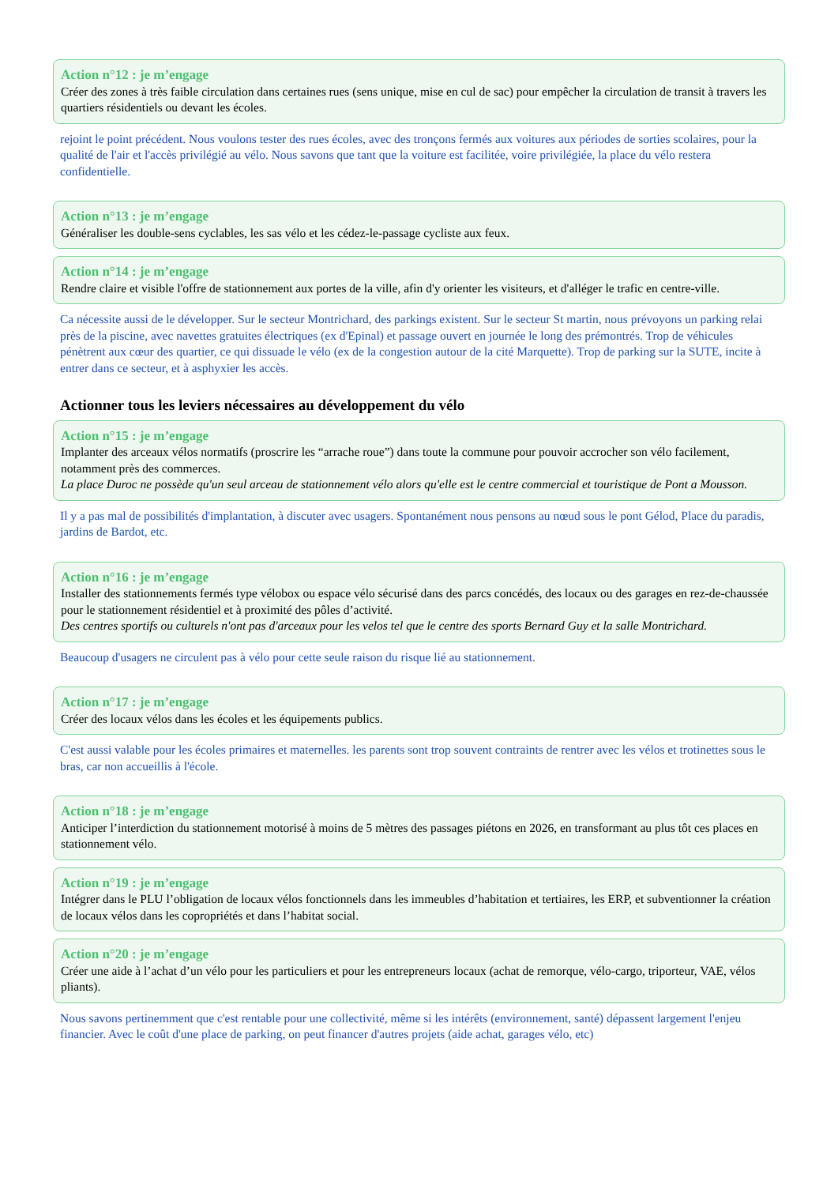Action n°12 : je m’engage
Créer des zones à très faible circulation dans certaines rues (sens unique, mise en cul de sac) pour empêcher la circulation de transit à travers les quartiers résidentiels ou devant les écoles.
rejoint le point précédent. Nous voulons tester des rues écoles, avec des tronçons fermés aux voitures aux périodes de sorties scolaires, pour la qualité de l'air et l'accès privilégié au vélo. Nous savons que tant que la voiture est facilitée, voire privilégiée, la place du vélo restera confidentielle.
Action n°13 : je m’engage
Généraliser les double-sens cyclables, les sas vélo et les cédez-le-passage cycliste aux feux.
Action n°14 : je m’engage
Rendre claire et visible l'offre de stationnement aux portes de la ville, afin d'y orienter les visiteurs, et d'alléger le trafic en centre-ville.
Ca nécessite aussi de le développer. Sur le secteur Montrichard, des parkings existent. Sur le secteur St martin, nous prévoyons un parking relai près de la piscine, avec navettes gratuites électriques (ex d'Epinal) et passage ouvert en journée le long des prémontrés. Trop de véhicules pénètrent aux cœur des quartier, ce qui dissuade le vélo (ex de la congestion autour de la cité Marquette). Trop de parking sur la SUTE, incite à entrer dans ce secteur, et à asphyxier les accès.
Actionner tous les leviers nécessaires au développement du vélo
Action n°15 : je m’engage
Implanter des arceaux vélos normatifs (proscrire les “arrache roue”) dans toute la commune pour pouvoir accrocher son vélo facilement, notamment près des commerces.
La place Duroc ne possède qu'un seul arceau de stationnement vélo alors qu'elle est le centre commercial et touristique de Pont a Mousson.
Il y a pas mal de possibilités d'implantation, à discuter avec usagers. Spontanément nous pensons au nœud sous le pont Gélod, Place du paradis, jardins de Bardot, etc.
Action n°16 : je m’engage
Installer des stationnements fermés type vélobox ou espace vélo sécurisé dans des parcs concédés, des locaux ou des garages en rez-de-chaussée pour le stationnement résidentiel et à proximité des pôles d’activité.
Des centres sportifs ou culturels n'ont pas d'arceaux pour les velos tel que le centre des sports Bernard Guy et la salle Montrichard.
Beaucoup d'usagers ne circulent pas à vélo pour cette seule raison du risque lié au stationnement.
Action n°17 : je m’engage
Créer des locaux vélos dans les écoles et les équipements publics.
C'est aussi valable pour les écoles primaires et maternelles. les parents sont trop souvent contraints de rentrer avec les vélos et trotinettes sous le bras, car non accueillis à l'école.
Action n°18 : je m’engage
Anticiper l’interdiction du stationnement motorisé à moins de 5 mètres des passages piétons en 2026, en transformant au plus tôt ces places en stationnement vélo.
Action n°19 : je m’engage
Intégrer dans le PLU l’obligation de locaux vélos fonctionnels dans les immeubles d’habitation et tertiaires, les ERP, et subventionner la création de locaux vélos dans les copropriétés et dans l’habitat social.
Action n°20 : je m’engage
Créer une aide à l’achat d’un vélo pour les particuliers et pour les entrepreneurs locaux (achat de remorque, vélo-cargo, triporteur, VAE, vélos pliants).
Nous savons pertinemment que c'est rentable pour une collectivité, même si les intérêts (environnement, santé) dépassent largement l'enjeu financier. Avec le coût d'une place de parking, on peut financer d'autres projets (aide achat, garages vélo, etc)